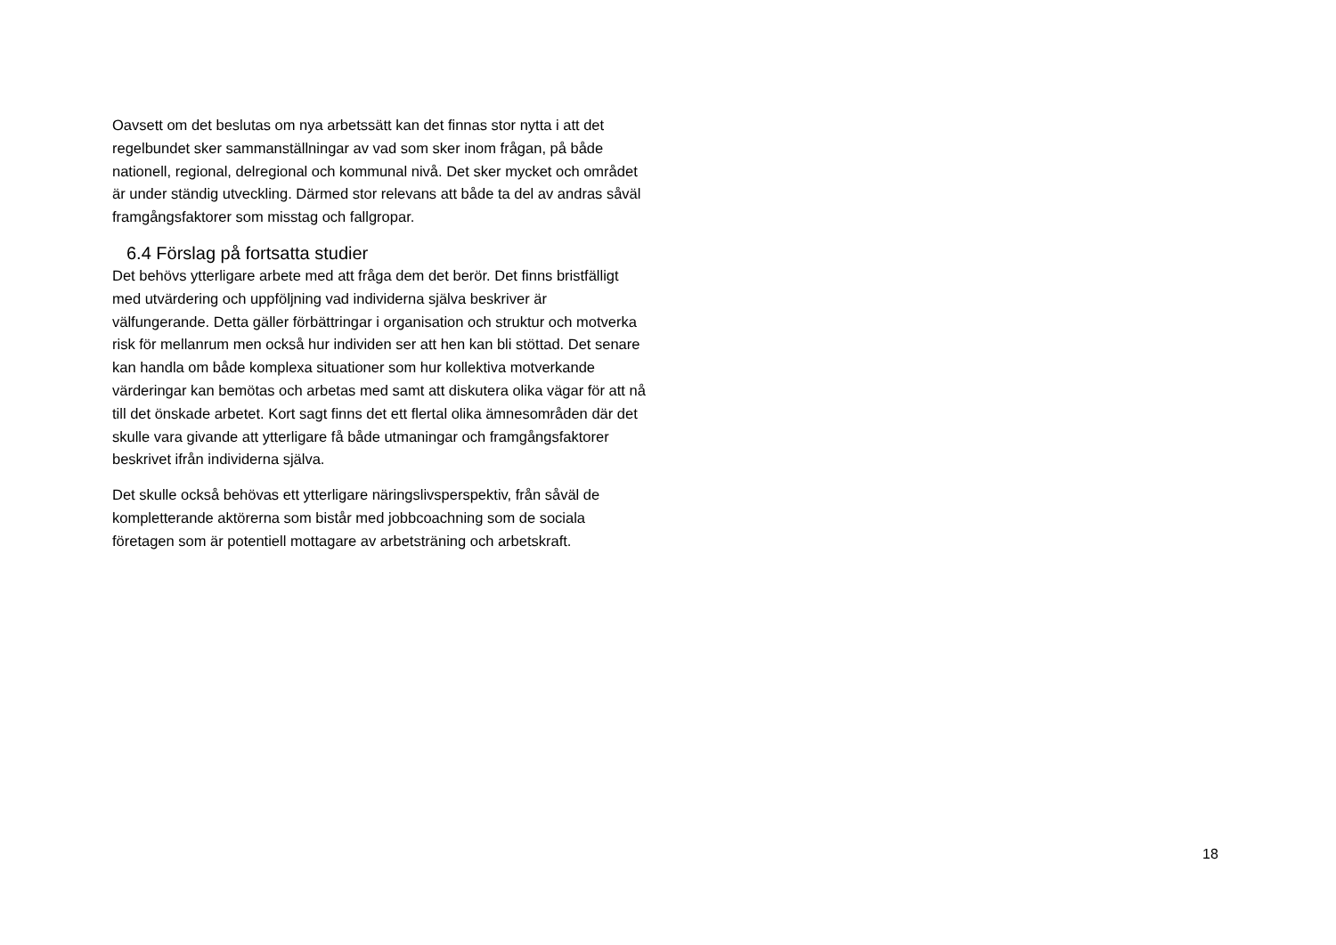Oavsett om det beslutas om nya arbetssätt kan det finnas stor nytta i att det regelbundet sker sammanställningar av vad som sker inom frågan, på både nationell, regional, delregional och kommunal nivå. Det sker mycket och området är under ständig utveckling. Därmed stor relevans att både ta del av andras såväl framgångsfaktorer som misstag och fallgropar.
6.4 Förslag på fortsatta studier
Det behövs ytterligare arbete med att fråga dem det berör. Det finns bristfälligt med utvärdering och uppföljning vad individerna själva beskriver är välfungerande. Detta gäller förbättringar i organisation och struktur och motverka risk för mellanrum men också hur individen ser att hen kan bli stöttad. Det senare kan handla om både komplexa situationer som hur kollektiva motverkande värderingar kan bemötas och arbetas med samt att diskutera olika vägar för att nå till det önskade arbetet. Kort sagt finns det ett flertal olika ämnesområden där det skulle vara givande att ytterligare få både utmaningar och framgångsfaktorer beskrivet ifrån individerna själva.
Det skulle också behövas ett ytterligare näringslivsperspektiv, från såväl de kompletterande aktörerna som bistår med jobbcoachning som de sociala företagen som är potentiell mottagare av arbetsträning och arbetskraft.
18